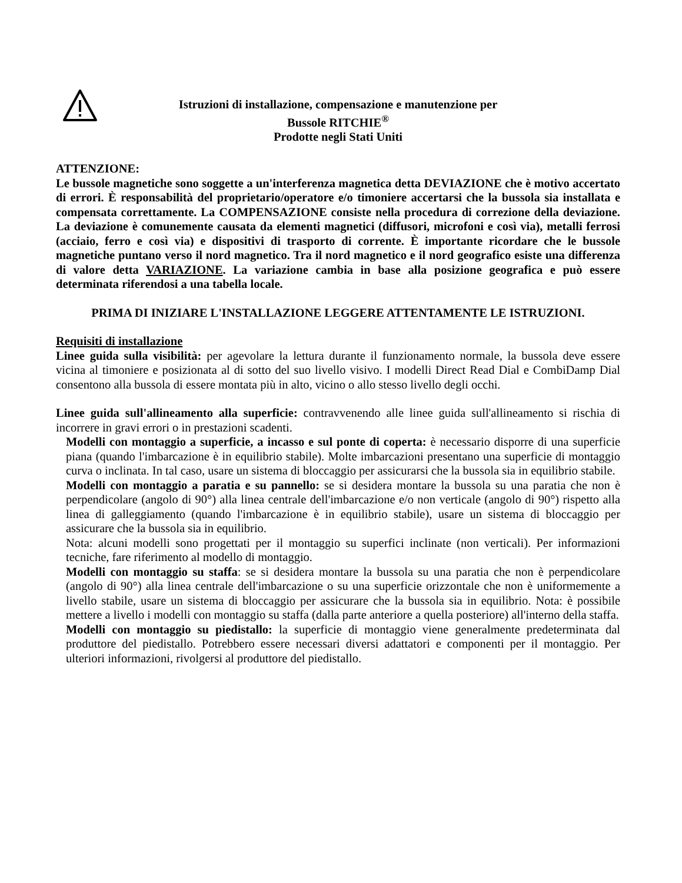Istruzioni di installazione, compensazione e manutenzione per
Bussole RITCHIE<sup>®</sup>
Prodotte negli Stati Uniti
ATTENZIONE:
Le bussole magnetiche sono soggette a un'interferenza magnetica detta DEVIAZIONE che è motivo accertato di errori. È responsabilità del proprietario/operatore e/o timoniere accertarsi che la bussola sia installata e compensata correttamente. La COMPENSAZIONE consiste nella procedura di correzione della deviazione. La deviazione è comunemente causata da elementi magnetici (diffusori, microfoni e così via), metalli ferrosi (acciaio, ferro e così via) e dispositivi di trasporto di corrente. È importante ricordare che le bussole magnetiche puntano verso il nord magnetico. Tra il nord magnetico e il nord geografico esiste una differenza di valore detta VARIAZIONE. La variazione cambia in base alla posizione geografica e può essere determinata riferendosi a una tabella locale.
PRIMA DI INIZIARE L'INSTALLAZIONE LEGGERE ATTENTAMENTE LE ISTRUZIONI.
Requisiti di installazione
Linee guida sulla visibilità: per agevolare la lettura durante il funzionamento normale, la bussola deve essere vicina al timoniere e posizionata al di sotto del suo livello visivo. I modelli Direct Read Dial e CombiDamp Dial consentono alla bussola di essere montata più in alto, vicino o allo stesso livello degli occhi.
Linee guida sull'allineamento alla superficie: contravvenendo alle linee guida sull'allineamento si rischia di incorrere in gravi errori o in prestazioni scadenti.
Modelli con montaggio a superficie, a incasso e sul ponte di coperta: è necessario disporre di una superficie piana (quando l'imbarcazione è in equilibrio stabile). Molte imbarcazioni presentano una superficie di montaggio curva o inclinata. In tal caso, usare un sistema di bloccaggio per assicurarsi che la bussola sia in equilibrio stabile.
Modelli con montaggio a paratia e su pannello: se si desidera montare la bussola su una paratia che non è perpendicolare (angolo di 90°) alla linea centrale dell'imbarcazione e/o non verticale (angolo di 90°) rispetto alla linea di galleggiamento (quando l'imbarcazione è in equilibrio stabile), usare un sistema di bloccaggio per assicurare che la bussola sia in equilibrio.
Nota: alcuni modelli sono progettati per il montaggio su superfici inclinate (non verticali). Per informazioni tecniche, fare riferimento al modello di montaggio.
Modelli con montaggio su staffa: se si desidera montare la bussola su una paratia che non è perpendicolare (angolo di 90°) alla linea centrale dell'imbarcazione o su una superficie orizzontale che non è uniformemente a livello stabile, usare un sistema di bloccaggio per assicurare che la bussola sia in equilibrio. Nota: è possibile mettere a livello i modelli con montaggio su staffa (dalla parte anteriore a quella posteriore) all'interno della staffa.
Modelli con montaggio su piedistallo: la superficie di montaggio viene generalmente predeterminata dal produttore del piedistallo. Potrebbero essere necessari diversi adattatori e componenti per il montaggio. Per ulteriori informazioni, rivolgersi al produttore del piedistallo.